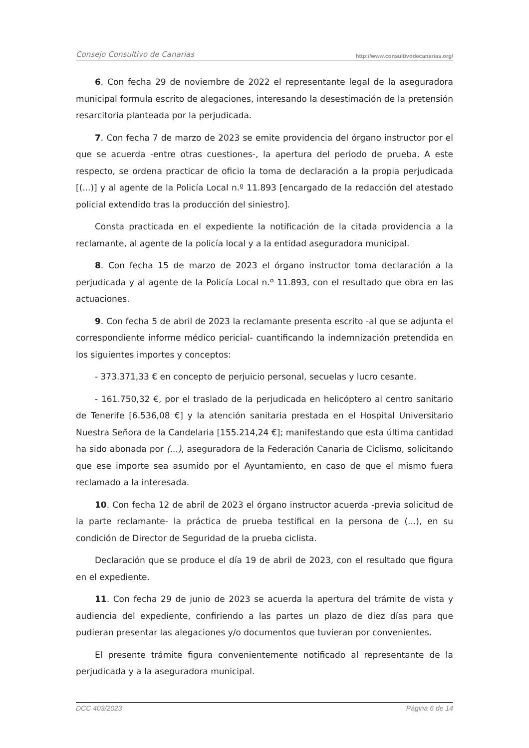Consejo Consultivo de Canarias http://www.consultivodecanarias.org/
6. Con fecha 29 de noviembre de 2022 el representante legal de la aseguradora municipal formula escrito de alegaciones, interesando la desestimación de la pretensión resarcitoria planteada por la perjudicada.
7. Con fecha 7 de marzo de 2023 se emite providencia del órgano instructor por el que se acuerda -entre otras cuestiones-, la apertura del periodo de prueba. A este respecto, se ordena practicar de oficio la toma de declaración a la propia perjudicada [(...)] y al agente de la Policía Local n.º 11.893 [encargado de la redacción del atestado policial extendido tras la producción del siniestro].
Consta practicada en el expediente la notificación de la citada providencia a la reclamante, al agente de la policía local y a la entidad aseguradora municipal.
8. Con fecha 15 de marzo de 2023 el órgano instructor toma declaración a la perjudicada y al agente de la Policía Local n.º 11.893, con el resultado que obra en las actuaciones.
9. Con fecha 5 de abril de 2023 la reclamante presenta escrito -al que se adjunta el correspondiente informe médico pericial- cuantificando la indemnización pretendida en los siguientes importes y conceptos:
- 373.371,33 € en concepto de perjuicio personal, secuelas y lucro cesante.
- 161.750,32 €, por el traslado de la perjudicada en helicóptero al centro sanitario de Tenerife [6.536,08 €] y la atención sanitaria prestada en el Hospital Universitario Nuestra Señora de la Candelaria [155.214,24 €]; manifestando que esta última cantidad ha sido abonada por (...), aseguradora de la Federación Canaria de Ciclismo, solicitando que ese importe sea asumido por el Ayuntamiento, en caso de que el mismo fuera reclamado a la interesada.
10. Con fecha 12 de abril de 2023 el órgano instructor acuerda -previa solicitud de la parte reclamante- la práctica de prueba testifical en la persona de (...), en su condición de Director de Seguridad de la prueba ciclista.
Declaración que se produce el día 19 de abril de 2023, con el resultado que figura en el expediente.
11. Con fecha 29 de junio de 2023 se acuerda la apertura del trámite de vista y audiencia del expediente, confiriendo a las partes un plazo de diez días para que pudieran presentar las alegaciones y/o documentos que tuvieran por convenientes.
El presente trámite figura convenientemente notificado al representante de la perjudicada y a la aseguradora municipal.
DCC 403/2023 Página 6 de 14